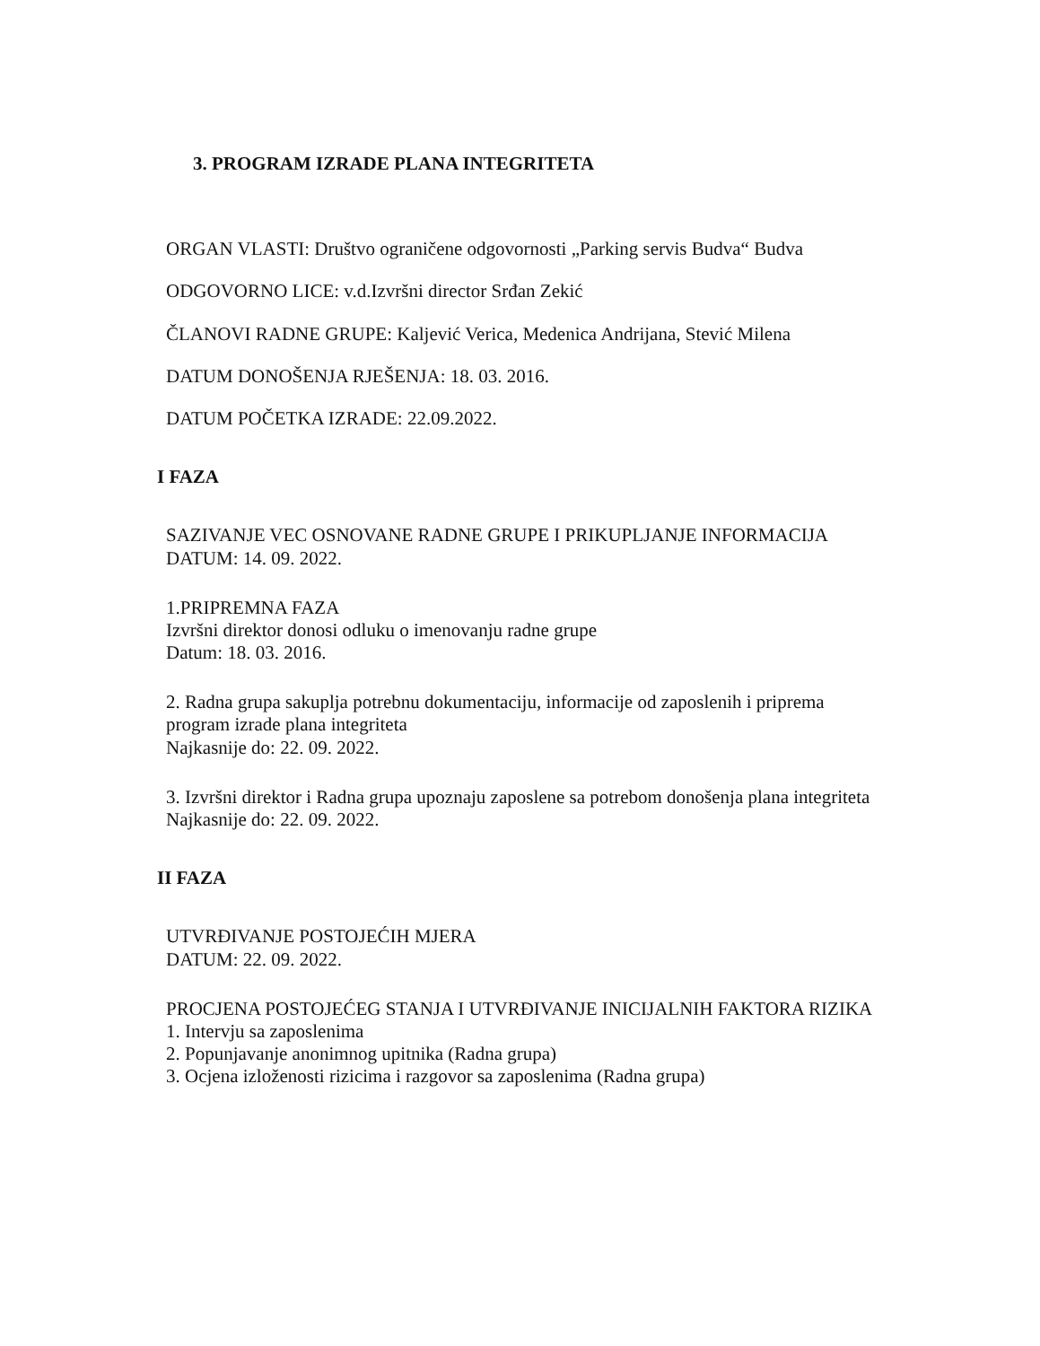3. PROGRAM IZRADE PLANA INTEGRITETA
ORGAN VLASTI: Društvo ograničene odgovornosti „Parking servis Budva“ Budva
ODGOVORNO LICE: v.d.Izvršni director Srđan Zekić
ČLANOVI RADNE GRUPE: Kaljević Verica, Medenica Andrijana, Stević Milena
DATUM DONOŠENJA RJEŠENJA: 18. 03. 2016.
DATUM POČETKA IZRADE: 22.09.2022.
I FAZA
SAZIVANJE VEC OSNOVANE RADNE GRUPE I PRIKUPLJANJE INFORMACIJA
DATUM: 14. 09. 2022.
1.PRIPREMNA FAZA
Izvršni direktor donosi odluku o imenovanju radne grupe
Datum: 18. 03. 2016.
2. Radna grupa sakuplja potrebnu dokumentaciju, informacije od zaposlenih i priprema program izrade plana integriteta
Najkasnije do: 22. 09. 2022.
3. Izvršni direktor i Radna grupa upoznaju zaposlene sa potrebom donošenja plana integriteta
Najkasnije do: 22. 09. 2022.
II FAZA
UTVRĐIVANJE POSTOJEĆIH MJERA
DATUM: 22. 09. 2022.
PROCJENA POSTOJEĆEG STANJA I UTVRĐIVANJE INICIJALNIH FAKTORA RIZIKA
1. Intervju sa zaposlenima
2. Popunjavanje anonimnog upitnika (Radna grupa)
3. Ocjena izloženosti rizicima i razgovor sa zaposlenima (Radna grupa)